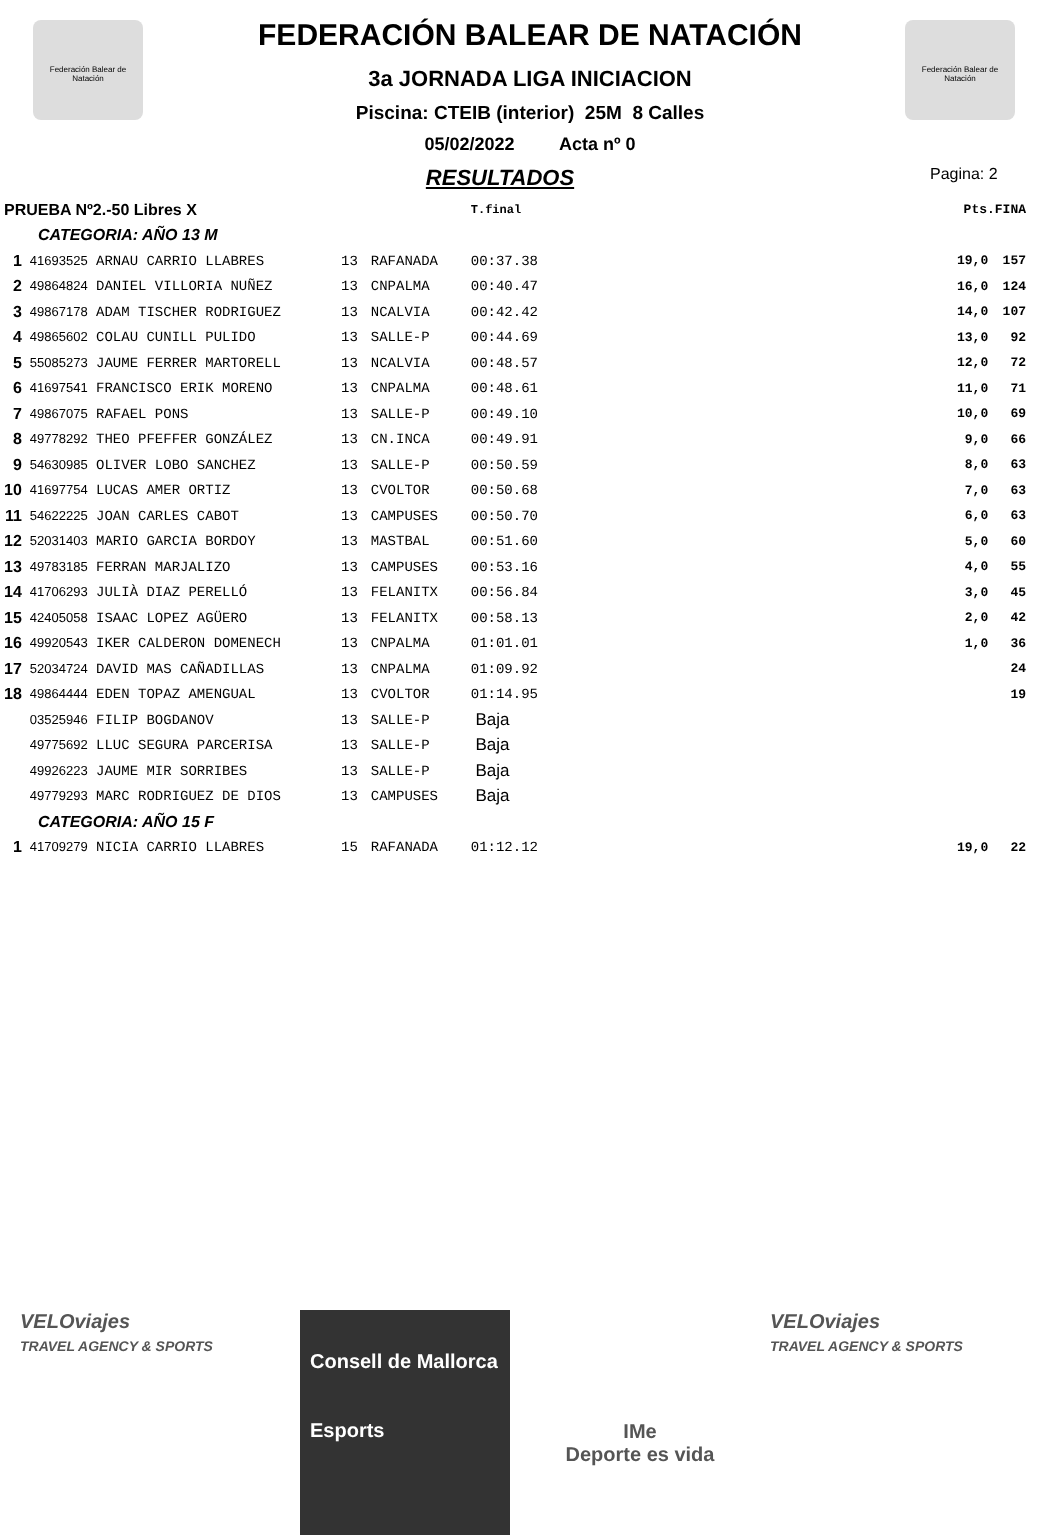Federación Balear de Natación
Federación Balear de Natación
FEDERACIÓN BALEAR DE NATACIÓN
3a JORNADA LIGA INICIACION
Piscina: CTEIB (interior) 25M 8 Calles
05/02/2022 Acta nº 0
RESULTADOS
Pagina: 2
| PRUEBA Nº2.-50 Libres X | | | | | T.final | | Pts.FINA | |
| CATEGORIA: AÑO 13 M | | | | | | | | |
| 1 | 41693525 ARNAU CARRIO LLABRES | 13 | RAFANADA | | 00:37.38 | | 19,0 | 157 |
| 2 | 49864824 DANIEL VILLORIA NUÑEZ | 13 | CNPALMA | | 00:40.47 | | 16,0 | 124 |
| 3 | 49867178 ADAM TISCHER RODRIGUEZ | 13 | NCALVIA | | 00:42.42 | | 14,0 | 107 |
| 4 | 49865602 COLAU CUNILL PULIDO | 13 | SALLE-P | | 00:44.69 | | 13,0 | 92 |
| 5 | 55085273 JAUME FERRER MARTORELL | 13 | NCALVIA | | 00:48.57 | | 12,0 | 72 |
| 6 | 41697541 FRANCISCO ERIK MORENO | 13 | CNPALMA | | 00:48.61 | | 11,0 | 71 |
| 7 | 49867075 RAFAEL PONS | 13 | SALLE-P | | 00:49.10 | | 10,0 | 69 |
| 8 | 49778292 THEO PFEFFER GONZÁLEZ | 13 | CN.INCA | | 00:49.91 | | 9,0 | 66 |
| 9 | 54630985 OLIVER LOBO SANCHEZ | 13 | SALLE-P | | 00:50.59 | | 8,0 | 63 |
| 10 | 41697754 LUCAS AMER ORTIZ | 13 | CVOLTOR | | 00:50.68 | | 7,0 | 63 |
| 11 | 54622225 JOAN CARLES CABOT | 13 | CAMPUSES | | 00:50.70 | | 6,0 | 63 |
| 12 | 52031403 MARIO GARCIA BORDOY | 13 | MASTBAL | | 00:51.60 | | 5,0 | 60 |
| 13 | 49783185 FERRAN MARJALIZO | 13 | CAMPUSES | | 00:53.16 | | 4,0 | 55 |
| 14 | 41706293 JULIÀ DIAZ PERELLÓ | 13 | FELANITX | | 00:56.84 | | 3,0 | 45 |
| 15 | 42405058 ISAAC LOPEZ AGÜERO | 13 | FELANITX | | 00:58.13 | | 2,0 | 42 |
| 16 | 49920543 IKER CALDERON DOMENECH | 13 | CNPALMA | | 01:01.01 | | 1,0 | 36 |
| 17 | 52034724 DAVID MAS CAÑADILLAS | 13 | CNPALMA | | 01:09.92 | | | 24 |
| 18 | 49864444 EDEN TOPAZ AMENGUAL | 13 | CVOLTOR | | 01:14.95 | | | 19 |
| | 03525946 FILIP BOGDANOV | 13 | SALLE-P | | Baja | | | |
| | 49775692 LLUC SEGURA PARCERISA | 13 | SALLE-P | | Baja | | | |
| | 49926223 JAUME MIR SORRIBES | 13 | SALLE-P | | Baja | | | |
| | 49779293 MARC RODRIGUEZ DE DIOS | 13 | CAMPUSES | | Baja | | | |
| CATEGORIA: AÑO 15 F | | | | | | | | |
| 1 | 41709279 NICIA CARRIO LLABRES | 15 | RAFANADA | | 01:12.12 | | 19,0 | 22 |
VELOviajes
TRAVEL AGENCY & SPORTS
Consell de Mallorca
Esports
IMe
Deporte es vida
VELOviajes
TRAVEL AGENCY & SPORTS